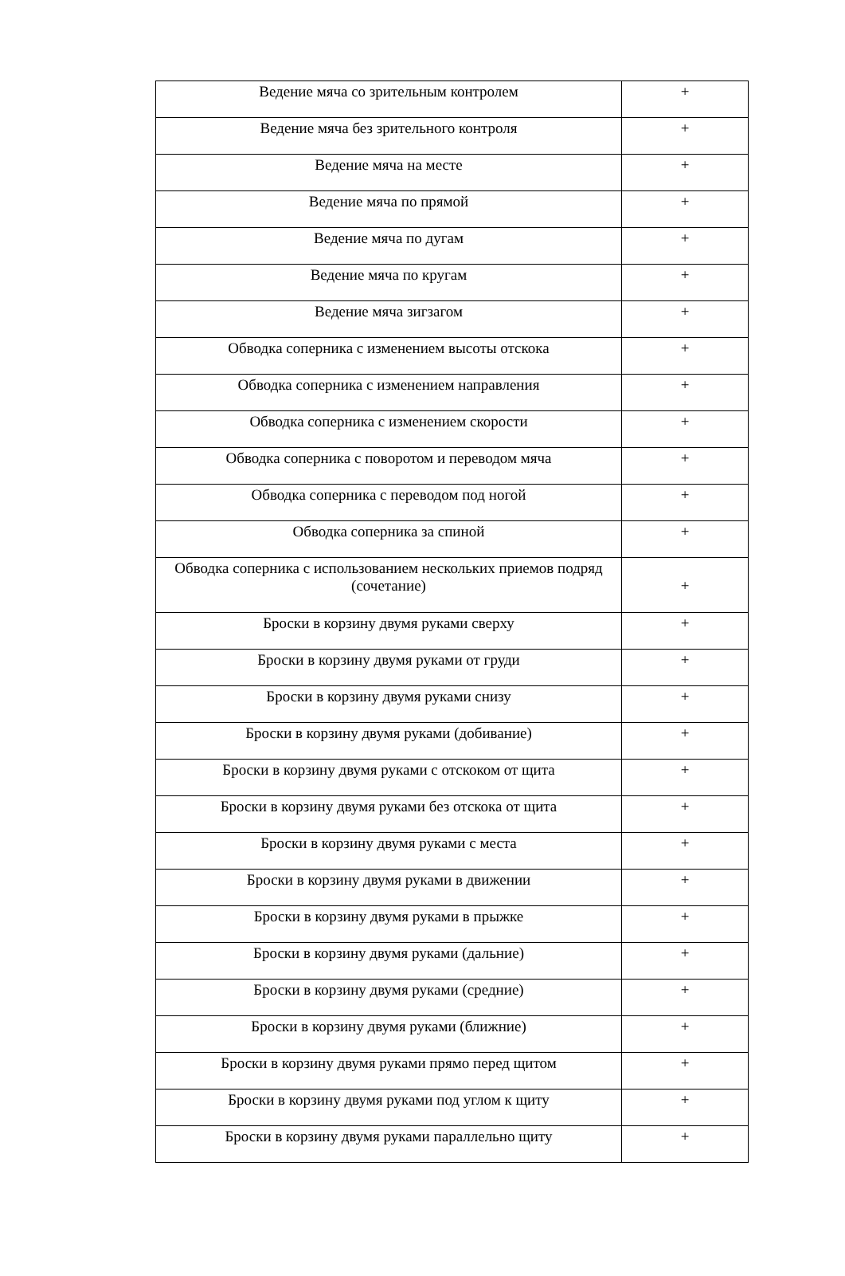| Ведение мяча со зрительным контролем | + |
| Ведение мяча без зрительного контроля | + |
| Ведение мяча на месте | + |
| Ведение мяча по прямой | + |
| Ведение мяча по дугам | + |
| Ведение мяча по кругам | + |
| Ведение мяча зигзагом | + |
| Обводка соперника с изменением высоты отскока | + |
| Обводка соперника с изменением направления | + |
| Обводка соперника с изменением скорости | + |
| Обводка соперника с поворотом и переводом мяча | + |
| Обводка соперника с переводом под ногой | + |
| Обводка соперника за спиной | + |
| Обводка соперника с использованием нескольких приемов подряд (сочетание) | + |
| Броски в корзину двумя руками сверху | + |
| Броски в корзину двумя руками от груди | + |
| Броски в корзину двумя руками снизу | + |
| Броски в корзину двумя руками (добивание) | + |
| Броски в корзину двумя руками с отскоком от щита | + |
| Броски в корзину двумя руками без отскока от щита | + |
| Броски в корзину двумя руками с места | + |
| Броски в корзину двумя руками в движении | + |
| Броски в корзину двумя руками в прыжке | + |
| Броски в корзину двумя руками (дальние) | + |
| Броски в корзину двумя руками (средние) | + |
| Броски в корзину двумя руками (ближние) | + |
| Броски в корзину двумя руками прямо перед щитом | + |
| Броски в корзину двумя руками под углом к щиту | + |
| Броски в корзину двумя руками параллельно щиту | + |